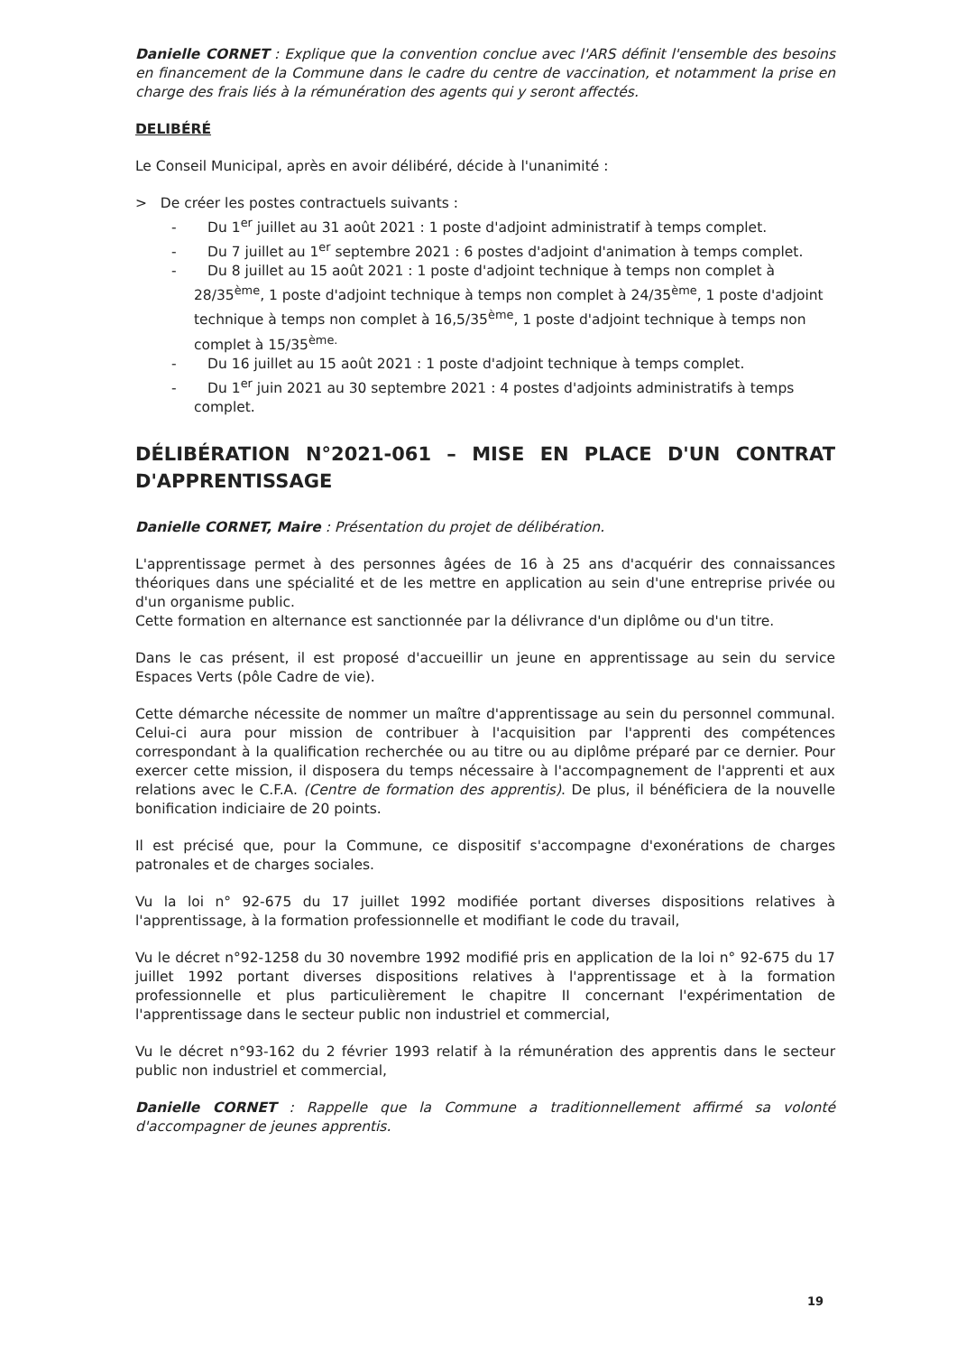Danielle CORNET : Explique que la convention conclue avec l'ARS définit l'ensemble des besoins en financement de la Commune dans le cadre du centre de vaccination, et notamment la prise en charge des frais liés à la rémunération des agents qui y seront affectés.
DELIBÉRÉ
Le Conseil Municipal, après en avoir délibéré, décide à l'unanimité :
> De créer les postes contractuels suivants :
- Du 1<sup>er</sup> juillet au 31 août 2021 : 1 poste d'adjoint administratif à temps complet.
- Du 7 juillet au 1<sup>er</sup> septembre 2021 : 6 postes d'adjoint d'animation à temps complet.
- Du 8 juillet au 15 août 2021 : 1 poste d'adjoint technique à temps non complet à 28/35<sup>ème</sup>, 1 poste d'adjoint technique à temps non complet à 24/35<sup>ème</sup>, 1 poste d'adjoint technique à temps non complet à 16,5/35<sup>ème</sup>, 1 poste d'adjoint technique à temps non complet à 15/35<sup>ème.</sup>
- Du 16 juillet au 15 août 2021 : 1 poste d'adjoint technique à temps complet.
- Du 1<sup>er</sup> juin 2021 au 30 septembre 2021 : 4 postes d'adjoints administratifs à temps complet.
DÉLIBÉRATION N°2021-061 – MISE EN PLACE D'UN CONTRAT D'APPRENTISSAGE
Danielle CORNET, Maire : Présentation du projet de délibération.
L'apprentissage permet à des personnes âgées de 16 à 25 ans d'acquérir des connaissances théoriques dans une spécialité et de les mettre en application au sein d'une entreprise privée ou d'un organisme public.
Cette formation en alternance est sanctionnée par la délivrance d'un diplôme ou d'un titre.
Dans le cas présent, il est proposé d'accueillir un jeune en apprentissage au sein du service Espaces Verts (pôle Cadre de vie).
Cette démarche nécessite de nommer un maître d'apprentissage au sein du personnel communal. Celui-ci aura pour mission de contribuer à l'acquisition par l'apprenti des compétences correspondant à la qualification recherchée ou au titre ou au diplôme préparé par ce dernier. Pour exercer cette mission, il disposera du temps nécessaire à l'accompagnement de l'apprenti et aux relations avec le C.F.A. (Centre de formation des apprentis). De plus, il bénéficiera de la nouvelle bonification indiciaire de 20 points.
Il est précisé que, pour la Commune, ce dispositif s'accompagne d'exonérations de charges patronales et de charges sociales.
Vu la loi n° 92-675 du 17 juillet 1992 modifiée portant diverses dispositions relatives à l'apprentissage, à la formation professionnelle et modifiant le code du travail,
Vu le décret n°92-1258 du 30 novembre 1992 modifié pris en application de la loi n° 92-675 du 17 juillet 1992 portant diverses dispositions relatives à l'apprentissage et à la formation professionnelle et plus particulièrement le chapitre II concernant l'expérimentation de l'apprentissage dans le secteur public non industriel et commercial,
Vu le décret n°93-162 du 2 février 1993 relatif à la rémunération des apprentis dans le secteur public non industriel et commercial,
Danielle CORNET : Rappelle que la Commune a traditionnellement affirmé sa volonté d'accompagner de jeunes apprentis.
19